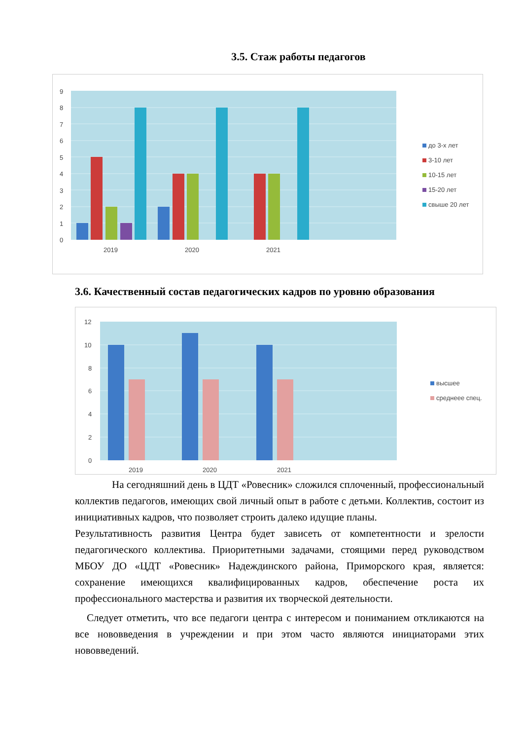3.5. Стаж работы педагогов
9
8
7
6
5
4
3
2
1
0
2019
2020
2021
до 3-х лет
3-10 лет
10-15 лет
15-20 лет
свыше 20 лет
3.6. Качественный состав педагогических кадров по уровню образования
12
10
8
6
4
2
0
2019
2020
2021
высшее
среднеее спец.
На сегодняшний день в ЦДТ «Ровесник» сложился сплоченный, профессиональный коллектив педагогов, имеющих свой личный опыт в работе с детьми. Коллектив, состоит из инициативных кадров, что позволяет строить далеко идущие планы.
Результативность развития Центра будет зависеть от компетентности и зрелости педагогического коллектива. Приоритетными задачами, стоящими перед руководством МБОУ ДО «ЦДТ «Ровесник» Надеждинского района, Приморского края, является: сохранение имеющихся квалифицированных кадров, обеспечение роста их профессионального мастерства и развития их творческой деятельности.
Следует отметить, что все педагоги центра с интересом и пониманием откликаются на все нововведения в учреждении и при этом часто являются инициаторами этих нововведений.